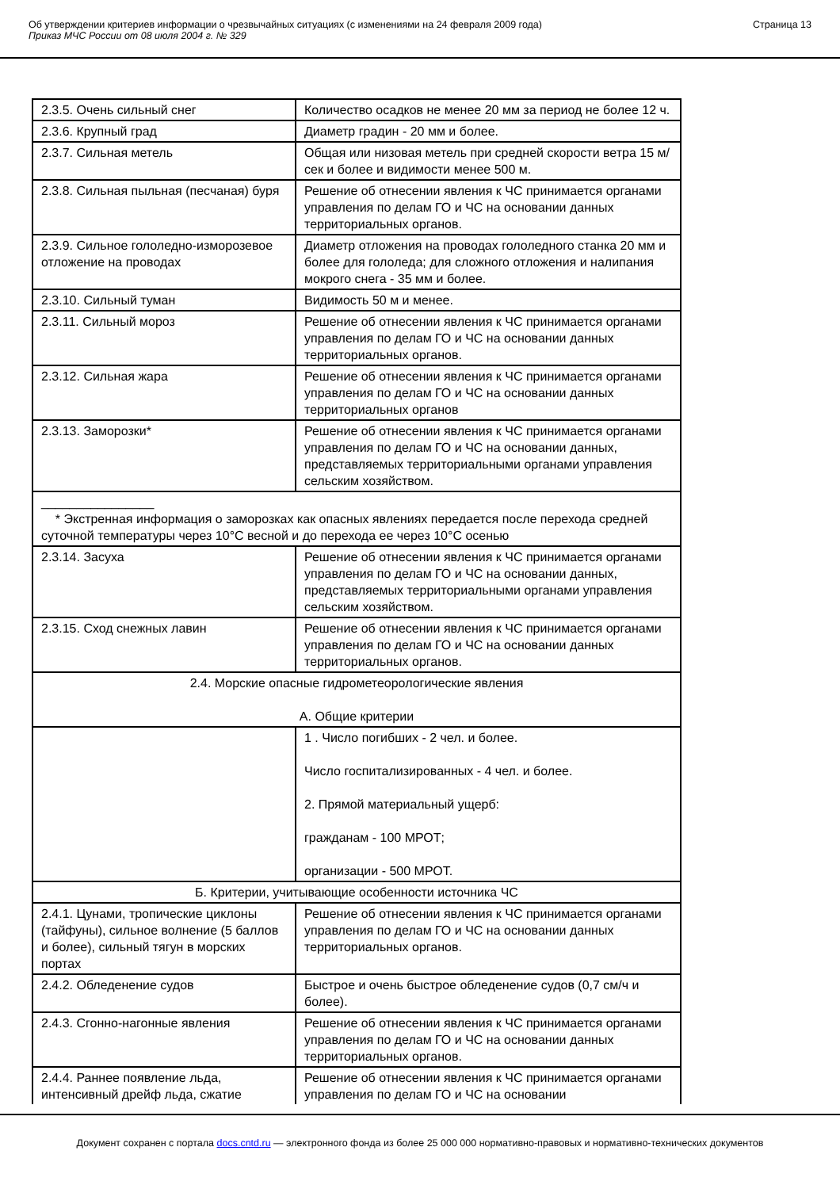Об утверждении критериев информации о чрезвычайных ситуациях (с изменениями на 24 февраля 2009 года)
Приказ МЧС России от 08 июля 2004 г. № 329
Страница 13
| 2.3.5. Очень сильный снег | Количество осадков не менее 20 мм за период не более 12 ч. |
| 2.3.6. Крупный град | Диаметр градин - 20 мм и более. |
| 2.3.7. Сильная метель | Общая или низовая метель при средней скорости ветра 15 м/сек и более и видимости менее 500 м. |
| 2.3.8. Сильная пыльная (песчаная) буря | Решение об отнесении явления к ЧС принимается органами управления по делам ГО и ЧС на основании данных территориальных органов. |
| 2.3.9. Сильное гололедно-изморозевое отложение на проводах | Диаметр отложения на проводах гололедного станка 20 мм и более для гололеда; для сложного отложения и налипания мокрого снега - 35 мм и более. |
| 2.3.10. Сильный туман | Видимость 50 м и менее. |
| 2.3.11. Сильный мороз | Решение об отнесении явления к ЧС принимается органами управления по делам ГО и ЧС на основании данных территориальных органов. |
| 2.3.12. Сильная жара | Решение об отнесении явления к ЧС принимается органами управления по делам ГО и ЧС на основании данных территориальных органов |
| 2.3.13. Заморозки* | Решение об отнесении явления к ЧС принимается органами управления по делам ГО и ЧС на основании данных, представляемых территориальными органами управления сельским хозяйством. |
| ________________ * Экстренная информация о заморозках как опасных явлениях передается после перехода средней суточной температуры через 10°С весной и до перехода ее через 10°С осенью | |
| 2.3.14. Засуха | Решение об отнесении явления к ЧС принимается органами управления по делам ГО и ЧС на основании данных, представляемых территориальными органами управления сельским хозяйством. |
| 2.3.15. Сход снежных лавин | Решение об отнесении явления к ЧС принимается органами управления по делам ГО и ЧС на основании данных территориальных органов. |
| 2.4. Морские опасные гидрометеорологические явления А. Общие критерии | |
| | 1 . Число погибших - 2 чел. и более. Число госпитализированных - 4 чел. и более. 2. Прямой материальный ущерб: гражданам - 100 МРОТ; организации - 500 МРОТ. |
| Б. Критерии, учитывающие особенности источника ЧС | |
| 2.4.1. Цунами, тропические циклоны (тайфуны), сильное волнение (5 баллов и более), сильный тягун в морских портах | Решение об отнесении явления к ЧС принимается органами управления по делам ГО и ЧС на основании данных территориальных органов. |
| 2.4.2. Обледенение судов | Быстрое и очень быстрое обледенение судов (0,7 см/ч и более). |
| 2.4.3. Сгонно-нагонные явления | Решение об отнесении явления к ЧС принимается органами управления по делам ГО и ЧС на основании данных территориальных органов. |
| 2.4.4. Раннее появление льда, интенсивный дрейф льда, сжатие | Решение об отнесении явления к ЧС принимается органами управления по делам ГО и ЧС на основании |
Документ сохранен с портала docs.cntd.ru — электронного фонда из более 25 000 000 нормативно-правовых и нормативно-технических документов